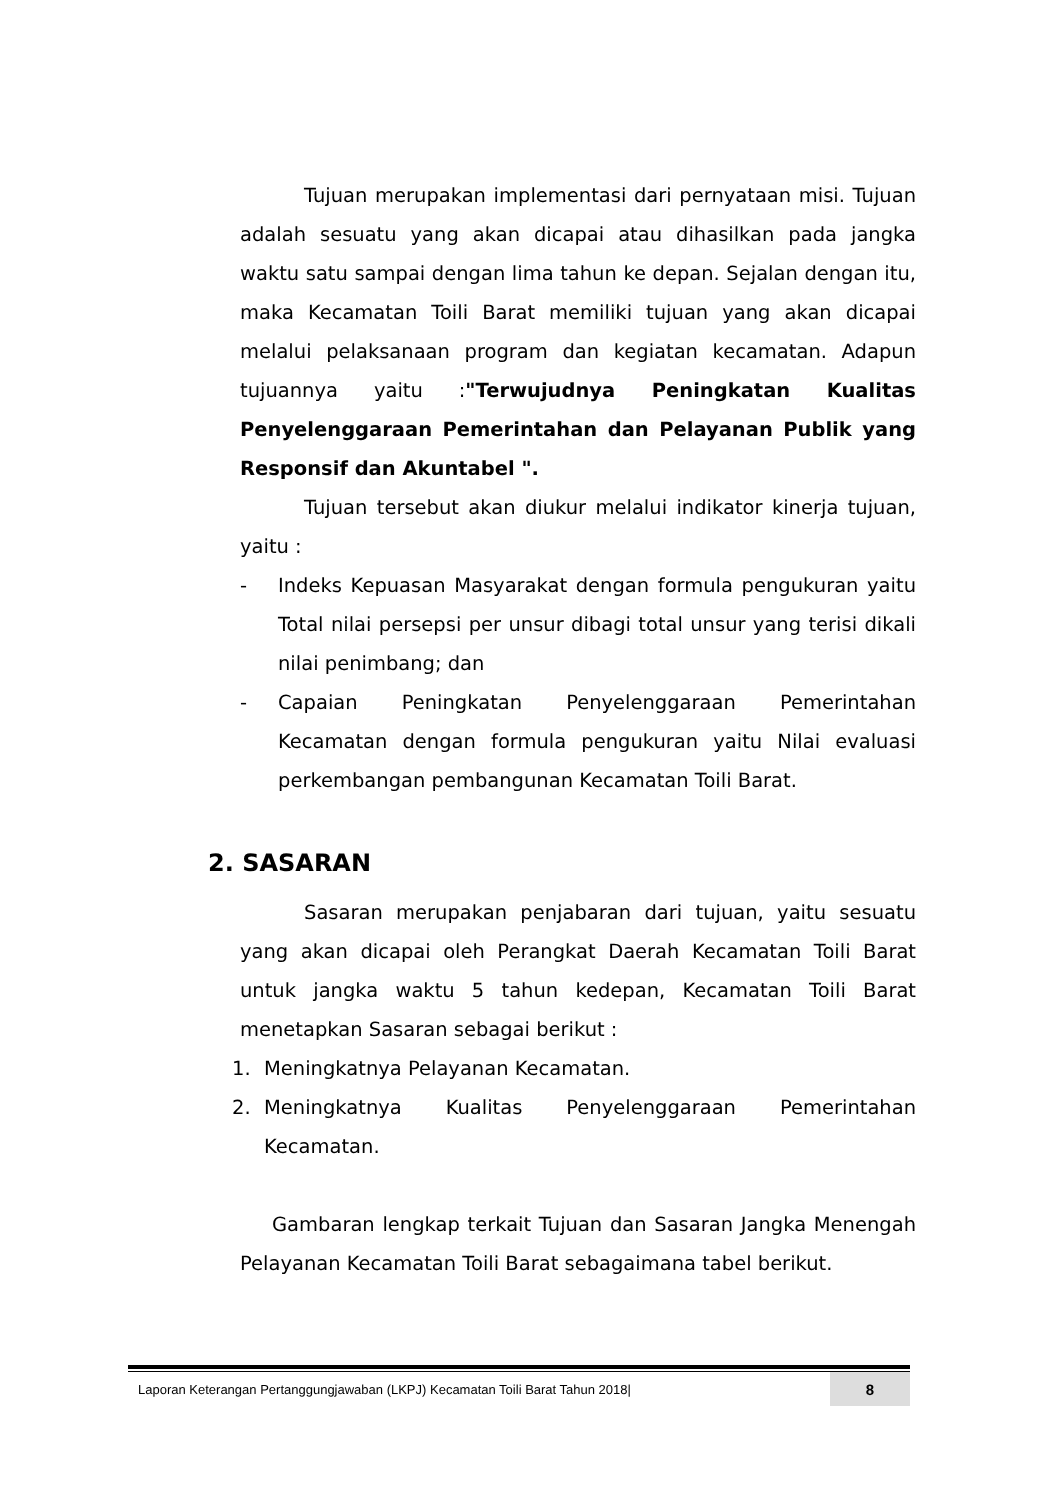Tujuan merupakan implementasi dari pernyataan misi. Tujuan adalah sesuatu yang akan dicapai atau dihasilkan pada jangka waktu satu sampai dengan lima tahun ke depan. Sejalan dengan itu, maka Kecamatan Toili Barat memiliki tujuan yang akan dicapai melalui pelaksanaan program dan kegiatan kecamatan. Adapun tujuannya yaitu :"Terwujudnya Peningkatan Kualitas Penyelenggaraan Pemerintahan dan Pelayanan Publik yang Responsif dan Akuntabel ".
Tujuan tersebut akan diukur melalui indikator kinerja tujuan, yaitu :
- Indeks Kepuasan Masyarakat dengan formula pengukuran yaitu Total nilai persepsi per unsur dibagi total unsur yang terisi dikali nilai penimbang; dan
- Capaian Peningkatan Penyelenggaraan Pemerintahan Kecamatan dengan formula pengukuran yaitu Nilai evaluasi perkembangan pembangunan Kecamatan Toili Barat.
2. SASARAN
Sasaran merupakan penjabaran dari tujuan, yaitu sesuatu yang akan dicapai oleh Perangkat Daerah Kecamatan Toili Barat untuk jangka waktu 5 tahun kedepan, Kecamatan Toili Barat menetapkan Sasaran sebagai berikut :
1. Meningkatnya Pelayanan Kecamatan.
2. Meningkatnya Kualitas Penyelenggaraan Pemerintahan Kecamatan.
Gambaran lengkap terkait Tujuan dan Sasaran Jangka Menengah Pelayanan Kecamatan Toili Barat sebagaimana tabel berikut.
Laporan Keterangan Pertanggungjawaban (LKPJ) Kecamatan Toili Barat Tahun 2018| 8